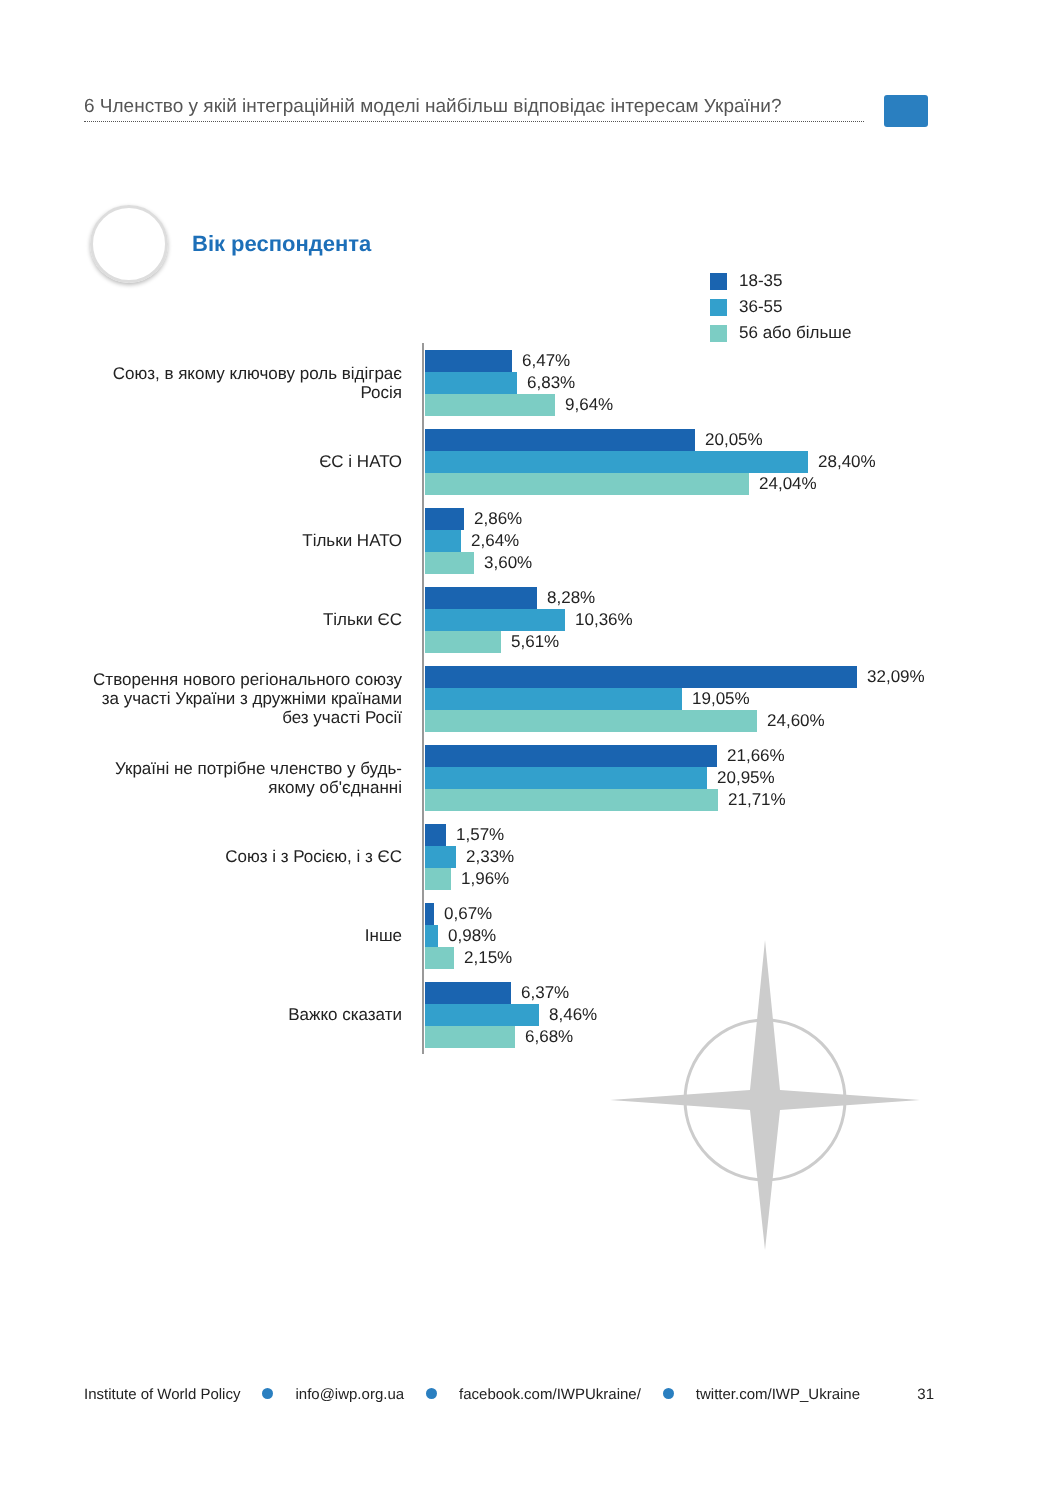6 Членство у якій інтеграційній моделі найбільш відповідає інтересам України?
Вік респондента
18-35
36-55
56 або більше
Союз, в якому ключову роль відіграє Росія
6,47%
6,83%
9,64%
ЄС і НАТО
20,05%
28,40%
24,04%
Тільки НАТО
2,86%
2,64%
3,60%
Тільки ЄС
8,28%
10,36%
5,61%
Створення нового регіонального союзу за участі України з дружніми країнами без участі Росії
32,09%
19,05%
24,60%
Україні не потрібне членство у будь-якому об'єднанні
21,66%
20,95%
21,71%
Союз і з Росією, і з ЄС
1,57%
2,33%
1,96%
Інше
0,67%
0,98%
2,15%
Важко сказати
6,37%
8,46%
6,68%
Institute of World Policy info@iwp.org.ua facebook.com/IWPUkraine/ twitter.com/IWP_Ukraine 31